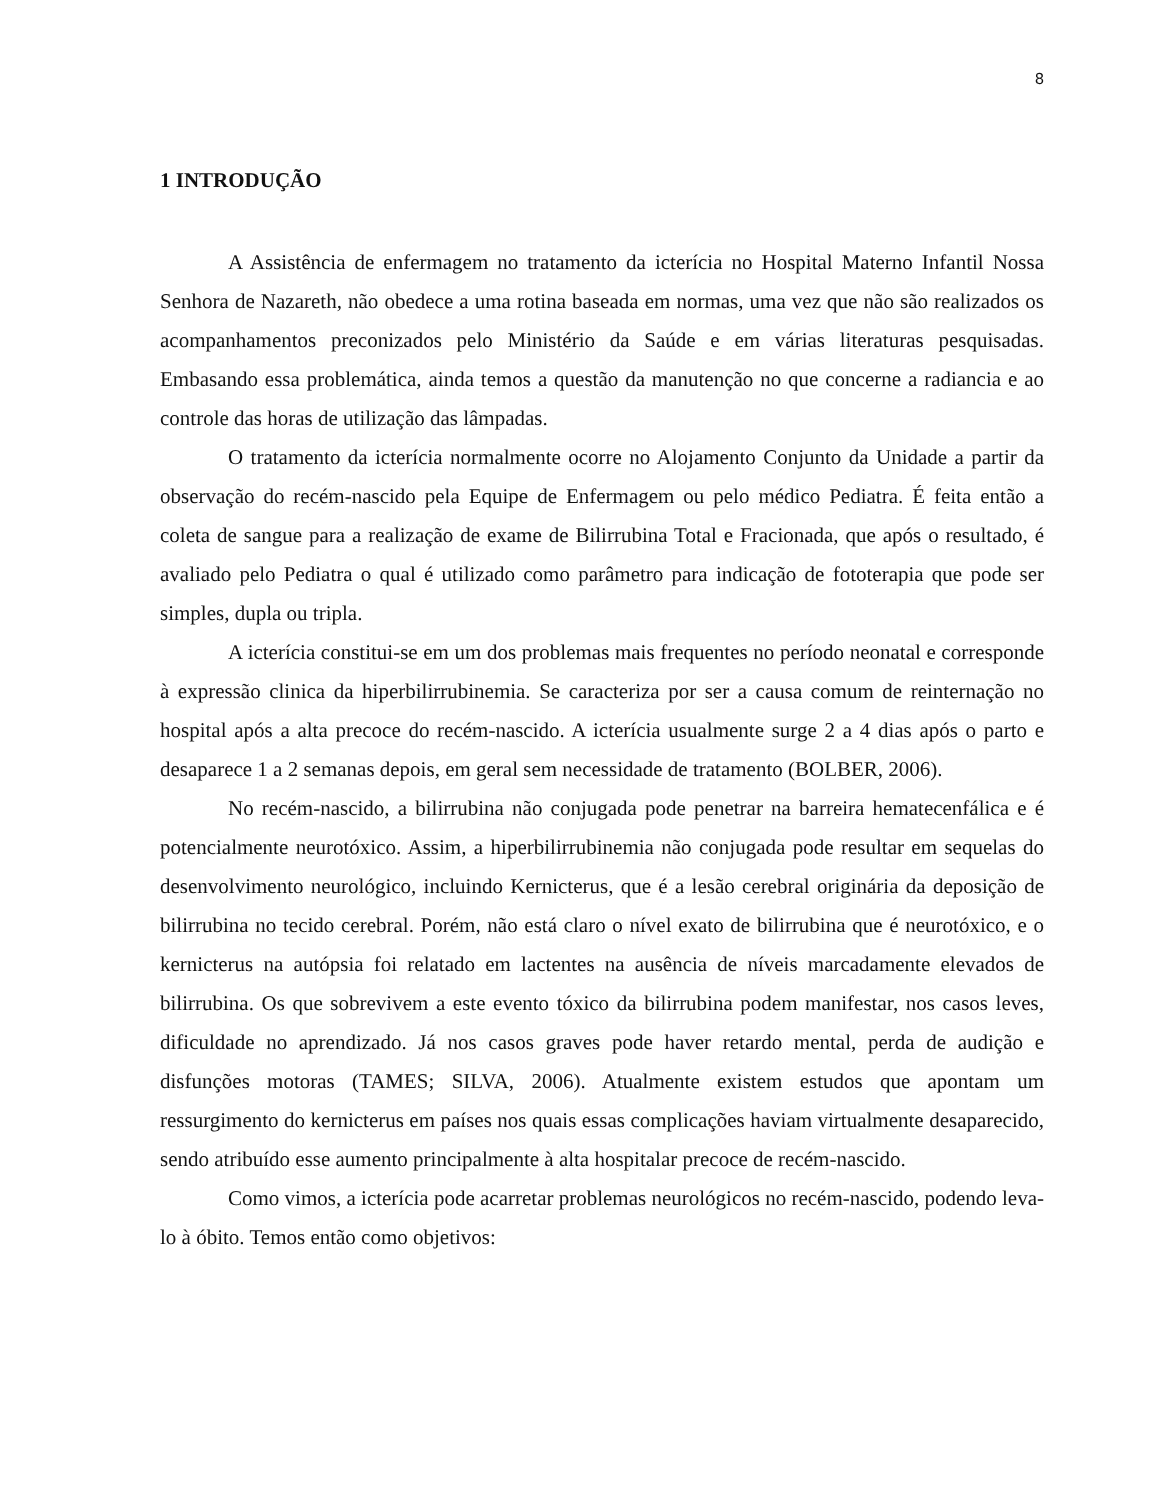8
1 INTRODUÇÃO
A Assistência de enfermagem no tratamento da icterícia no Hospital Materno Infantil Nossa Senhora de Nazareth, não obedece a uma rotina baseada em normas, uma vez que não são realizados os acompanhamentos preconizados pelo Ministério da Saúde e em várias literaturas pesquisadas. Embasando essa problemática, ainda temos a questão da manutenção no que concerne a radiancia e ao controle das horas de utilização das lâmpadas.
O tratamento da icterícia normalmente ocorre no Alojamento Conjunto da Unidade a partir da observação do recém-nascido pela Equipe de Enfermagem ou pelo médico Pediatra. É feita então a coleta de sangue para a realização de exame de Bilirrubina Total e Fracionada, que após o resultado, é avaliado pelo Pediatra o qual é utilizado como parâmetro para indicação de fototerapia que pode ser simples, dupla ou tripla.
A icterícia constitui-se em um dos problemas mais frequentes no período neonatal e corresponde à expressão clinica da hiperbilirrubinemia. Se caracteriza por ser a causa comum de reinternação no hospital após a alta precoce do recém-nascido. A icterícia usualmente surge 2 a 4 dias após o parto e desaparece 1 a 2 semanas depois, em geral sem necessidade de tratamento (BOLBER, 2006).
No recém-nascido, a bilirrubina não conjugada pode penetrar na barreira hematecenfálica e é potencialmente neurotóxico. Assim, a hiperbilirrubinemia não conjugada pode resultar em sequelas do desenvolvimento neurológico, incluindo Kernicterus, que é a lesão cerebral originária da deposição de bilirrubina no tecido cerebral. Porém, não está claro o nível exato de bilirrubina que é neurotóxico, e o kernicterus na autópsia foi relatado em lactentes na ausência de níveis marcadamente elevados de bilirrubina. Os que sobrevivem a este evento tóxico da bilirrubina podem manifestar, nos casos leves, dificuldade no aprendizado. Já nos casos graves pode haver retardo mental, perda de audição e disfunções motoras (TAMES; SILVA, 2006). Atualmente existem estudos que apontam um ressurgimento do kernicterus em países nos quais essas complicações haviam virtualmente desaparecido, sendo atribuído esse aumento principalmente à alta hospitalar precoce de recém-nascido.
Como vimos, a icterícia pode acarretar problemas neurológicos no recém-nascido, podendo leva-lo à óbito. Temos então como objetivos: